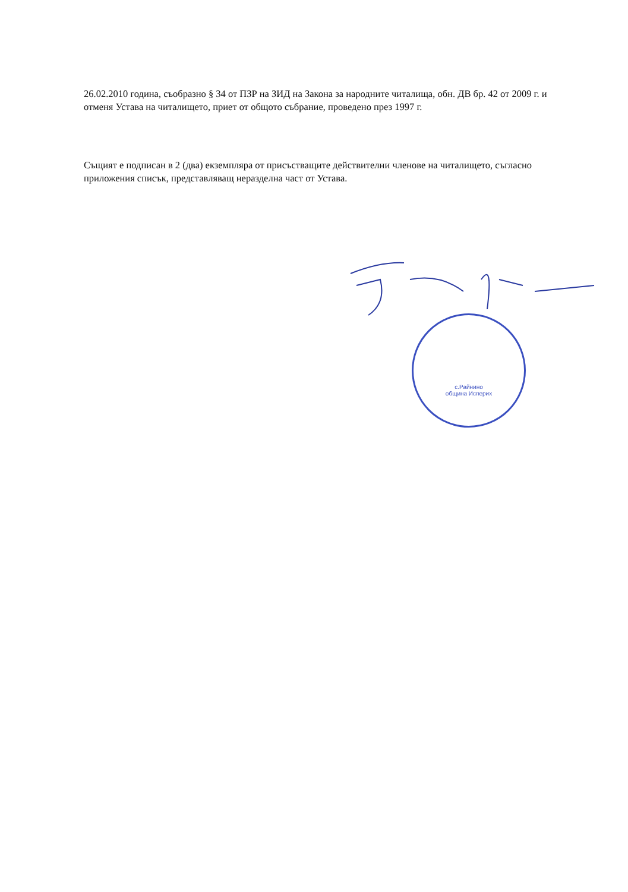26.02.2010 година, съобразно § 34 от ПЗР на ЗИД на Закона за народните читалища, обн. ДВ бр. 42 от 2009 г. и отменя Устава на читалището, приет от общото събрание, проведено през 1997 г.
Същият е подписан в 2 (два) екземпляра от присъстващите действителни членове на читалището, съгласно приложения списък, представляващ неразделна част от Устава.
с.Райнино
община Исперих